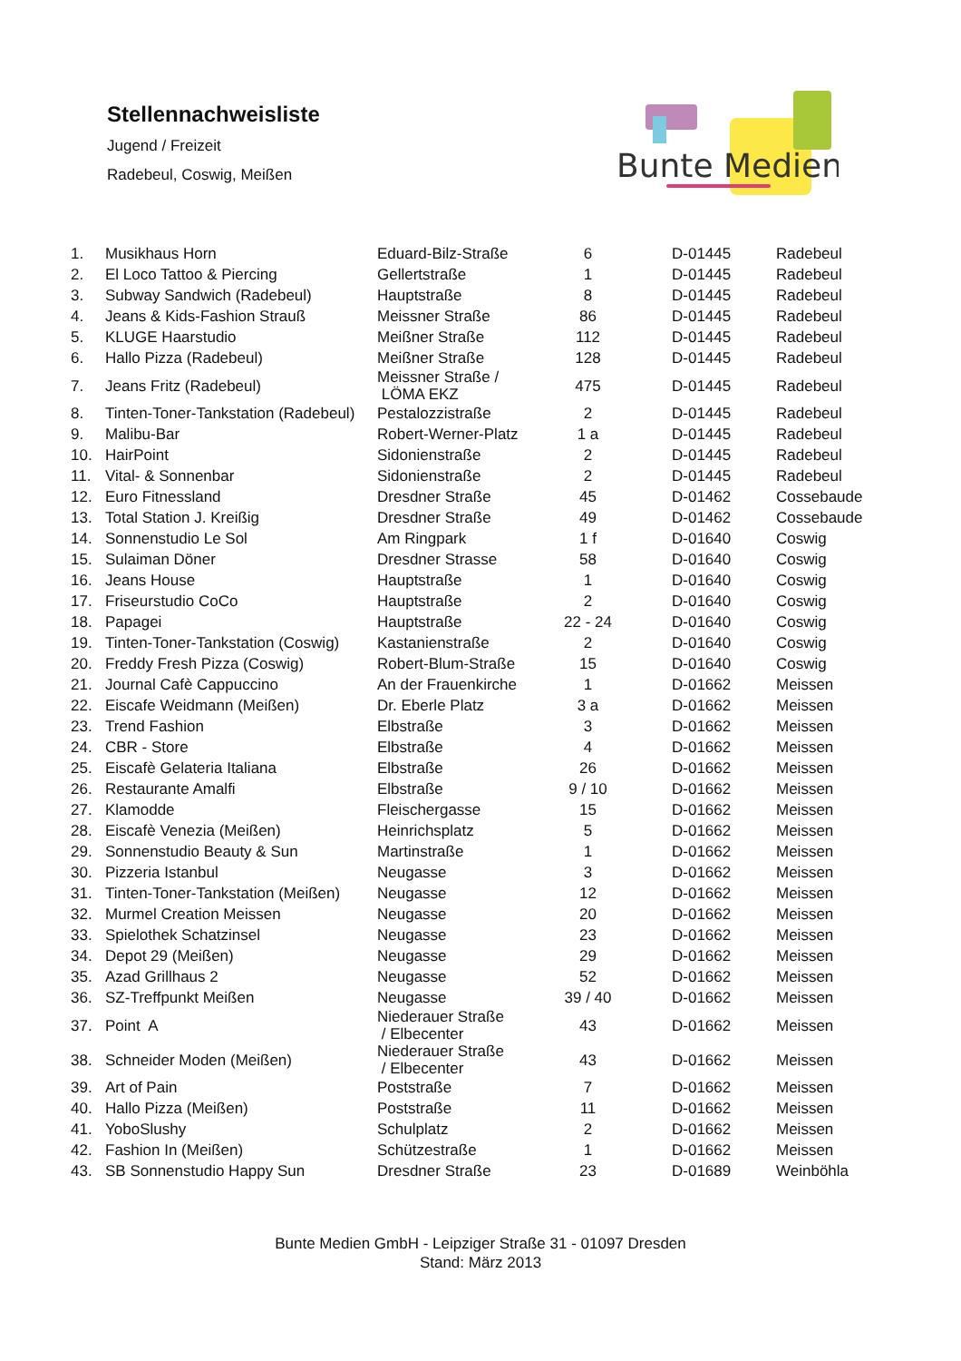Stellennachweisliste
Jugend / Freizeit
Radebeul, Coswig, Meißen
Bunte Medien
| 1. | Musikhaus Horn | Eduard-Bilz-Straße | 6 | D-01445 | Radebeul |
| 2. | El Loco Tattoo & Piercing | Gellertstraße | 1 | D-01445 | Radebeul |
| 3. | Subway Sandwich (Radebeul) | Hauptstraße | 8 | D-01445 | Radebeul |
| 4. | Jeans & Kids-Fashion Strauß | Meissner Straße | 86 | D-01445 | Radebeul |
| 5. | KLUGE Haarstudio | Meißner Straße | 112 | D-01445 | Radebeul |
| 6. | Hallo Pizza (Radebeul) | Meißner Straße | 128 | D-01445 | Radebeul |
| 7. | Jeans Fritz (Radebeul) | Meissner Straße / LÖMA EKZ | 475 | D-01445 | Radebeul |
| 8. | Tinten-Toner-Tankstation (Radebeul) | Pestalozzistraße | 2 | D-01445 | Radebeul |
| 9. | Malibu-Bar | Robert-Werner-Platz | 1 a | D-01445 | Radebeul |
| 10. | HairPoint | Sidonienstraße | 2 | D-01445 | Radebeul |
| 11. | Vital- & Sonnenbar | Sidonienstraße | 2 | D-01445 | Radebeul |
| 12. | Euro Fitnessland | Dresdner Straße | 45 | D-01462 | Cossebaude |
| 13. | Total Station J. Kreißig | Dresdner Straße | 49 | D-01462 | Cossebaude |
| 14. | Sonnenstudio Le Sol | Am Ringpark | 1 f | D-01640 | Coswig |
| 15. | Sulaiman Döner | Dresdner Strasse | 58 | D-01640 | Coswig |
| 16. | Jeans House | Hauptstraße | 1 | D-01640 | Coswig |
| 17. | Friseurstudio CoCo | Hauptstraße | 2 | D-01640 | Coswig |
| 18. | Papagei | Hauptstraße | 22 - 24 | D-01640 | Coswig |
| 19. | Tinten-Toner-Tankstation (Coswig) | Kastanienstraße | 2 | D-01640 | Coswig |
| 20. | Freddy Fresh Pizza (Coswig) | Robert-Blum-Straße | 15 | D-01640 | Coswig |
| 21. | Journal Cafè Cappuccino | An der Frauenkirche | 1 | D-01662 | Meissen |
| 22. | Eiscafe Weidmann (Meißen) | Dr. Eberle Platz | 3 a | D-01662 | Meissen |
| 23. | Trend Fashion | Elbstraße | 3 | D-01662 | Meissen |
| 24. | CBR - Store | Elbstraße | 4 | D-01662 | Meissen |
| 25. | Eiscafè Gelateria Italiana | Elbstraße | 26 | D-01662 | Meissen |
| 26. | Restaurante Amalfi | Elbstraße | 9 / 10 | D-01662 | Meissen |
| 27. | Klamodde | Fleischergasse | 15 | D-01662 | Meissen |
| 28. | Eiscafè Venezia (Meißen) | Heinrichsplatz | 5 | D-01662 | Meissen |
| 29. | Sonnenstudio Beauty & Sun | Martinstraße | 1 | D-01662 | Meissen |
| 30. | Pizzeria Istanbul | Neugasse | 3 | D-01662 | Meissen |
| 31. | Tinten-Toner-Tankstation (Meißen) | Neugasse | 12 | D-01662 | Meissen |
| 32. | Murmel Creation Meissen | Neugasse | 20 | D-01662 | Meissen |
| 33. | Spielothek Schatzinsel | Neugasse | 23 | D-01662 | Meissen |
| 34. | Depot 29 (Meißen) | Neugasse | 29 | D-01662 | Meissen |
| 35. | Azad Grillhaus 2 | Neugasse | 52 | D-01662 | Meissen |
| 36. | SZ-Treffpunkt Meißen | Neugasse | 39 / 40 | D-01662 | Meissen |
| 37. | Point A | Niederauer Straße / Elbecenter | 43 | D-01662 | Meissen |
| 38. | Schneider Moden (Meißen) | Niederauer Straße / Elbecenter | 43 | D-01662 | Meissen |
| 39. | Art of Pain | Poststraße | 7 | D-01662 | Meissen |
| 40. | Hallo Pizza (Meißen) | Poststraße | 11 | D-01662 | Meissen |
| 41. | YoboSlushy | Schulplatz | 2 | D-01662 | Meissen |
| 42. | Fashion In (Meißen) | Schützestraße | 1 | D-01662 | Meissen |
| 43. | SB Sonnenstudio Happy Sun | Dresdner Straße | 23 | D-01689 | Weinböhla |
Bunte Medien GmbH - Leipziger Straße 31 - 01097 Dresden
Stand: März 2013